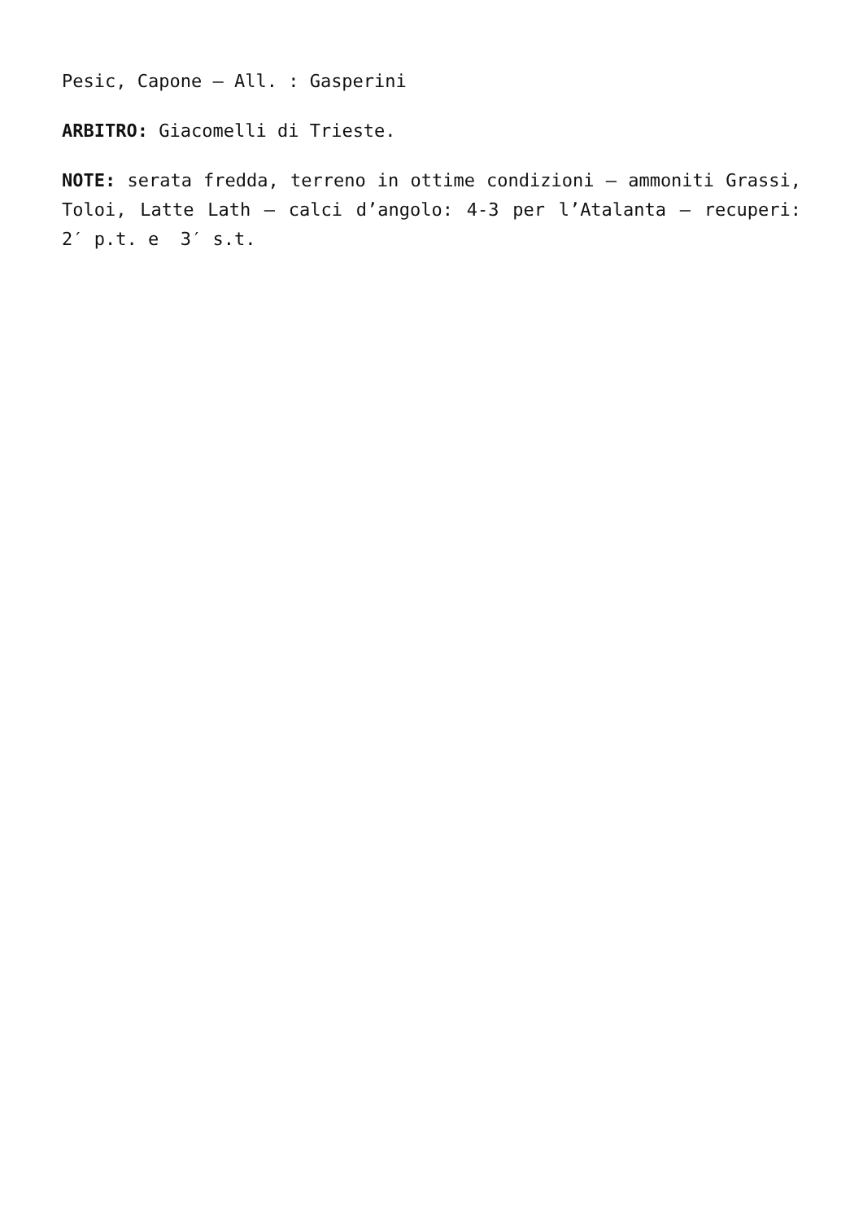Pesic, Capone – All. : Gasperini
ARBITRO: Giacomelli di Trieste.
NOTE: serata fredda, terreno in ottime condizioni – ammoniti Grassi, Toloi, Latte Lath – calci d’angolo: 4-3 per l’Atalanta – recuperi: 2′ p.t. e 3′ s.t.